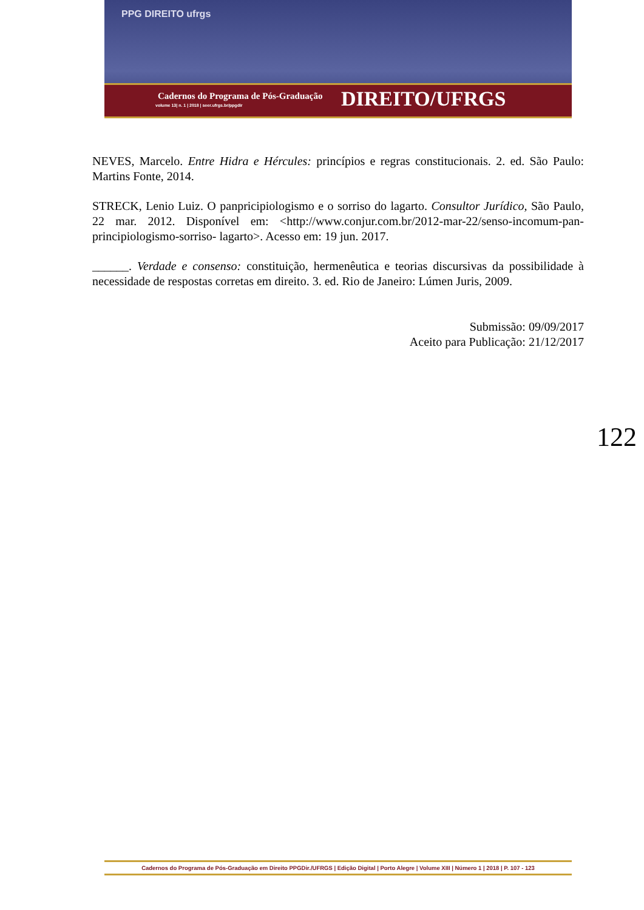PPG DIREITO ufrgs
Cadernos do Programa de Pós-Graduação
volume 13| n. 1 | 2018 | seer.ufrgs.br/ppgdir
DIREITO/UFRGS
NEVES, Marcelo. Entre Hidra e Hércules: princípios e regras constitucionais. 2. ed. São Paulo: Martins Fonte, 2014.
STRECK, Lenio Luiz. O panpricipiologismo e o sorriso do lagarto. Consultor Jurídico, São Paulo, 22 mar. 2012. Disponível em: <http://www.conjur.com.br/2012-mar-22/senso-incomum-pan-principiologismo-sorriso- lagarto>. Acesso em: 19 jun. 2017.
______. Verdade e consenso: constituição, hermenêutica e teorias discursivas da possibilidade à necessidade de respostas corretas em direito. 3. ed. Rio de Janeiro: Lúmen Juris, 2009.
Submissão: 09/09/2017
Aceito para Publicação: 21/12/2017
122
Cadernos do Programa de Pós-Graduação em Direito PPGDir./UFRGS | Edição Digital | Porto Alegre | Volume XIII | Número 1 | 2018 | P. 107 - 123